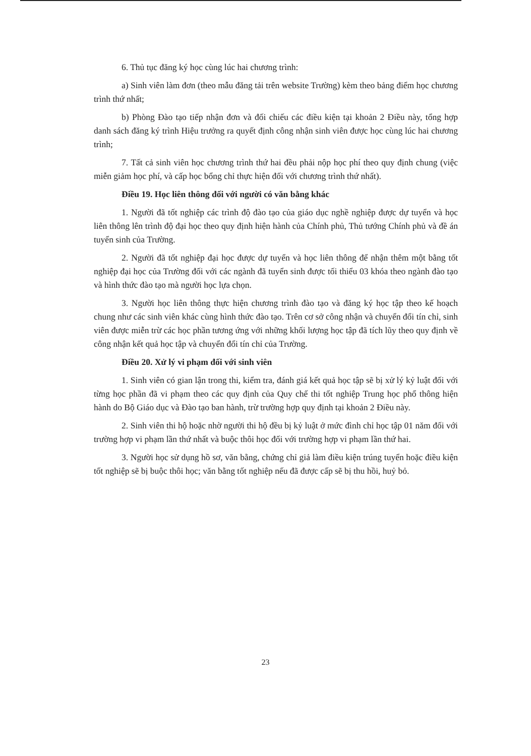6. Thủ tục đăng ký học cùng lúc hai chương trình:
a) Sinh viên làm đơn (theo mẫu đăng tải trên website Trường) kèm theo bảng điểm học chương trình thứ nhất;
b) Phòng Đào tạo tiếp nhận đơn và đối chiếu các điều kiện tại khoản 2 Điều này, tổng hợp danh sách đăng ký trình Hiệu trưởng ra quyết định công nhận sinh viên được học cùng lúc hai chương trình;
7. Tất cả sinh viên học chương trình thứ hai đều phải nộp học phí theo quy định chung (việc miễn giảm học phí, và cấp học bổng chỉ thực hiện đối với chương trình thứ nhất).
Điều 19. Học liên thông đối với người có văn bằng khác
1. Người đã tốt nghiệp các trình độ đào tạo của giáo dục nghề nghiệp được dự tuyển và học liên thông lên trình độ đại học theo quy định hiện hành của Chính phủ, Thủ tướng Chính phủ và đề án tuyển sinh của Trường.
2. Người đã tốt nghiệp đại học được dự tuyển và học liên thông để nhận thêm một bằng tốt nghiệp đại học của Trường đối với các ngành đã tuyển sinh được tối thiểu 03 khóa theo ngành đào tạo và hình thức đào tạo mà người học lựa chọn.
3. Người học liên thông thực hiện chương trình đào tạo và đăng ký học tập theo kế hoạch chung như các sinh viên khác cùng hình thức đào tạo. Trên cơ sở công nhận và chuyển đổi tín chỉ, sinh viên được miễn trừ các học phần tương ứng với những khối lượng học tập đã tích lũy theo quy định về công nhận kết quả học tập và chuyển đổi tín chỉ của Trường.
Điều 20. Xử lý vi phạm đối với sinh viên
1. Sinh viên có gian lận trong thi, kiểm tra, đánh giá kết quả học tập sẽ bị xử lý kỷ luật đối với từng học phần đã vi phạm theo các quy định của Quy chế thi tốt nghiệp Trung học phổ thông hiện hành do Bộ Giáo dục và Đào tạo ban hành, trừ trường hợp quy định tại khoản 2 Điều này.
2. Sinh viên thi hộ hoặc nhờ người thi hộ đều bị kỷ luật ở mức đình chỉ học tập 01 năm đối với trường hợp vi phạm lần thứ nhất và buộc thôi học đối với trường hợp vi phạm lần thứ hai.
3. Người học sử dụng hồ sơ, văn bằng, chứng chỉ giả làm điều kiện trúng tuyển hoặc điều kiện tốt nghiệp sẽ bị buộc thôi học; văn bằng tốt nghiệp nếu đã được cấp sẽ bị thu hồi, huỷ bỏ.
23